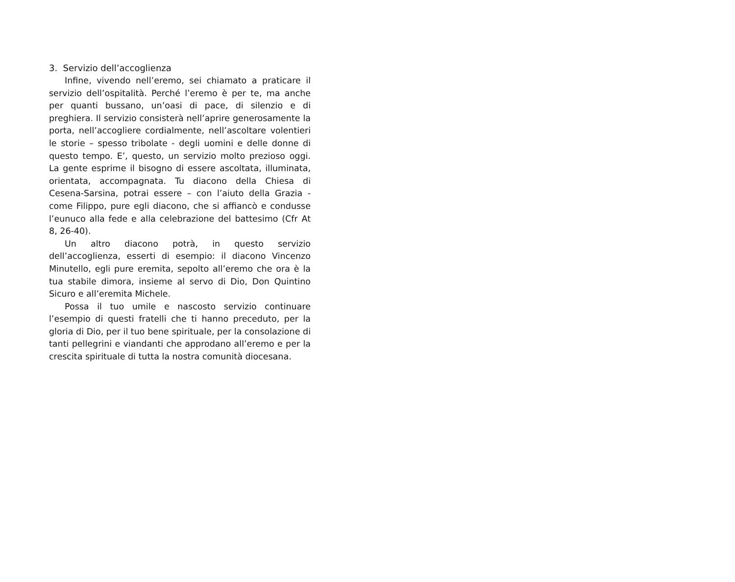3. Servizio dell’accoglienza
Infine, vivendo nell’eremo, sei chiamato a praticare il servizio dell’ospitalità. Perché l’eremo è per te, ma anche per quanti bussano, un’oasi di pace, di silenzio e di preghiera. Il servizio consisterà nell’aprire generosamente la porta, nell’accogliere cordialmente, nell’ascoltare volentieri le storie – spesso tribolate - degli uomini e delle donne di questo tempo. E’, questo, un servizio molto prezioso oggi. La gente esprime il bisogno di essere ascoltata, illuminata, orientata, accompagnata. Tu diacono della Chiesa di Cesena-Sarsina, potrai essere – con l’aiuto della Grazia - come Filippo, pure egli diacono, che si affiancò e condusse l’eunuco alla fede e alla celebrazione del battesimo (Cfr At 8, 26-40).
Un altro diacono potrà, in questo servizio dell’accoglienza, esserti di esempio: il diacono Vincenzo Minutello, egli pure eremita, sepolto all’eremo che ora è la tua stabile dimora, insieme al servo di Dio, Don Quintino Sicuro e all’eremita Michele.
Possa il tuo umile e nascosto servizio continuare l’esempio di questi fratelli che ti hanno preceduto, per la gloria di Dio, per il tuo bene spirituale, per la consolazione di tanti pellegrini e viandanti che approdano all’eremo e per la crescita spirituale di tutta la nostra comunità diocesana.